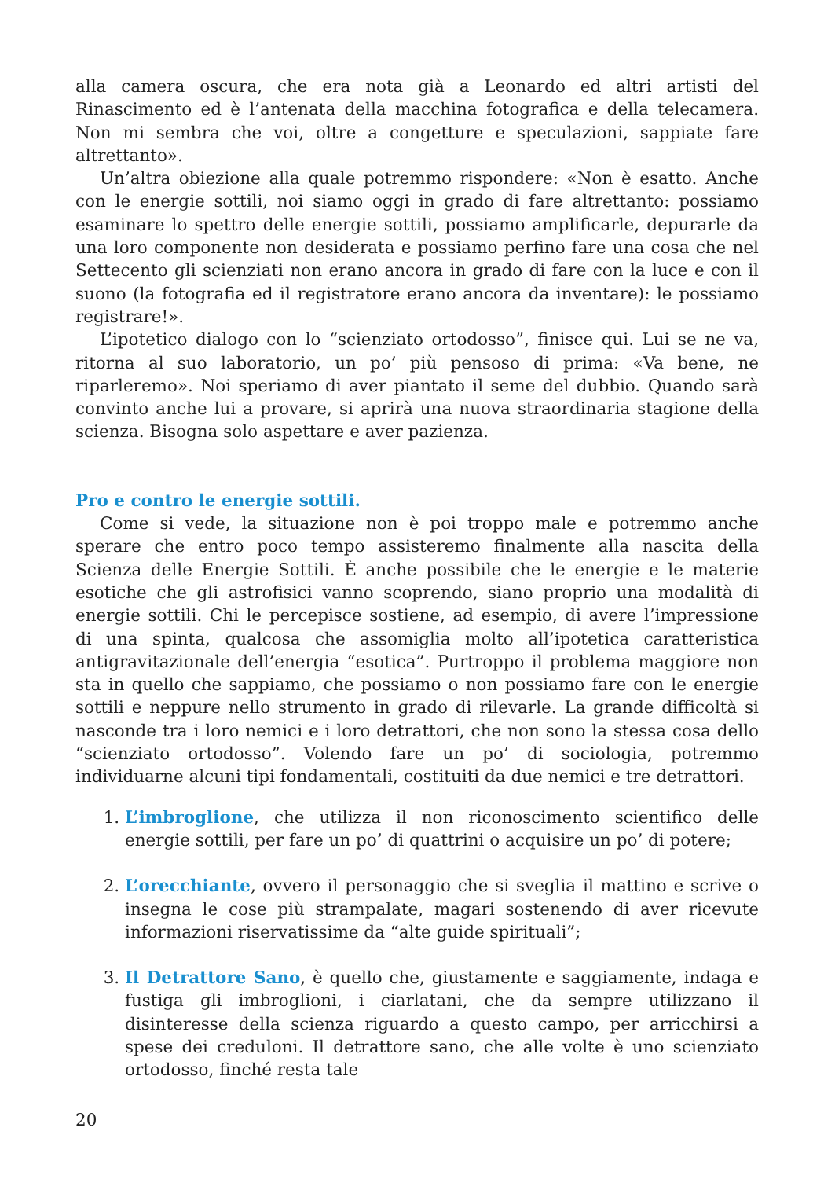alla camera oscura, che era nota già a Leonardo ed altri artisti del Rinascimento ed è l’antenata della macchina fotografica e della telecamera. Non mi sembra che voi, oltre a congetture e speculazioni, sappiate fare altrettanto».
Un’altra obiezione alla quale potremmo rispondere: «Non è esatto. Anche con le energie sottili, noi siamo oggi in grado di fare altrettanto: possiamo esaminare lo spettro delle energie sottili, possiamo amplificarle, depurarle da una loro componente non desiderata e possiamo perfino fare una cosa che nel Settecento gli scienziati non erano ancora in grado di fare con la luce e con il suono (la fotografia ed il registratore erano ancora da inventare): le possiamo registrare!».
L’ipotetico dialogo con lo “scienziato ortodosso”, finisce qui. Lui se ne va, ritorna al suo laboratorio, un po’ più pensoso di prima: «Va bene, ne riparleremo». Noi speriamo di aver piantato il seme del dubbio. Quando sarà convinto anche lui a provare, si aprirà una nuova straordinaria stagione della scienza. Bisogna solo aspettare e aver pazienza.
Pro e contro le energie sottili.
Come si vede, la situazione non è poi troppo male e potremmo anche sperare che entro poco tempo assisteremo finalmente alla nascita della Scienza delle Energie Sottili. È anche possibile che le energie e le materie esotiche che gli astrofisici vanno scoprendo, siano proprio una modalità di energie sottili. Chi le percepisce sostiene, ad esempio, di avere l’impressione di una spinta, qualcosa che assomiglia molto all’ipotetica caratteristica antigravitazionale dell’energia “esotica”. Purtroppo il problema maggiore non sta in quello che sappiamo, che possiamo o non possiamo fare con le energie sottili e neppure nello strumento in grado di rilevarle. La grande difficoltà si nasconde tra i loro nemici e i loro detrattori, che non sono la stessa cosa dello “scienziato ortodosso”. Volendo fare un po’ di sociologia, potremmo individuarne alcuni tipi fondamentali, costituiti da due nemici e tre detrattori.
1. L’imbroglione, che utilizza il non riconoscimento scientifico delle energie sottili, per fare un po’ di quattrini o acquisire un po’ di potere;
2. L’orecchiante, ovvero il personaggio che si sveglia il mattino e scrive o insegna le cose più strampalate, magari sostenendo di aver ricevute informazioni riservatissime da “alte guide spirituali”;
3. Il Detrattore Sano, è quello che, giustamente e saggiamente, indaga e fustiga gli imbroglioni, i ciarlatani, che da sempre utilizzano il disinteresse della scienza riguardo a questo campo, per arricchirsi a spese dei creduloni. Il detrattore sano, che alle volte è uno scienziato ortodosso, finché resta tale
20